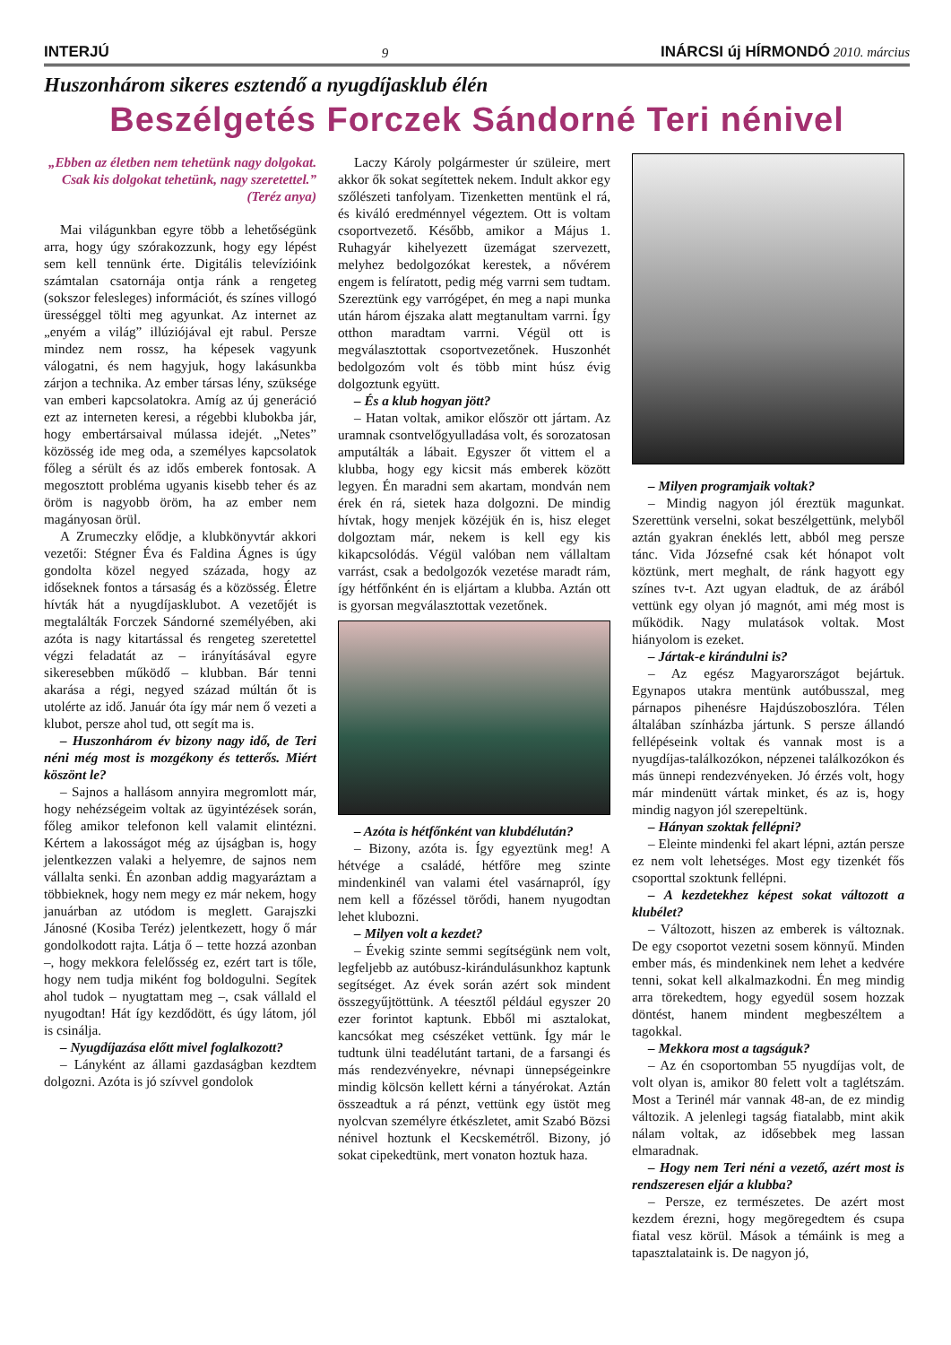INTERJÚ 9 INÁRCSI új HÍRMONDÓ 2010. március
Huszonhárom sikeres esztendő a nyugdíjasklub élén
Beszélgetés Forczek Sándorné Teri nénivel
„Ebben az életben nem tehetünk nagy dolgokat. Csak kis dolgokat tehetünk, nagy szeretettel.” (Teréz anya)
Mai világunkban egyre több a lehetőségünk arra, hogy úgy szórakozzunk, hogy egy lépést sem kell tennünk érte. Digitális televízióink számtalan csatornája ontja ránk a rengeteg (sokszor felesleges) információt, és színes villogó ürességgel tölti meg agyunkat. Az internet az „enyém a világ” illúziójával ejt rabul. Persze mindez nem rossz, ha képesek vagyunk válogatni, és nem hagyjuk, hogy lakásunkba zárjon a technika. Az ember társas lény, szüksége van emberi kapcsolatokra. Amíg az új generáció ezt az interneten keresi, a régebbi klubokba jár, hogy embertársaival múlassa idejét. „Netes” közösség ide meg oda, a személyes kapcsolatok főleg a sérült és az idős emberek fontosak. A megosztott probléma ugyanis kisebb teher és az öröm is nagyobb öröm, ha az ember nem magányosan örül.
A Zrumeczky elődje, a klubkönyvtár akkori vezetői: Stégner Éva és Faldina Ágnes is úgy gondolta közel negyed százada, hogy az időseknek fontos a társaság és a közösség. Életre hívták hát a nyugdíjasklubot. A vezetőjét is megtalálták Forczek Sándorné személyében, aki azóta is nagy kitartással és rengeteg szeretettel végzi feladatát az – irányításával egyre sikeresebben működő – klubban. Bár tenni akarása a régi, negyed század múltán őt is utolérte az idő. Január óta így már nem ő vezeti a klubot, persze ahol tud, ott segít ma is.
– Huszonhárom év bizony nagy idő, de Teri néni még most is mozgékony és tetterős. Miért köszönt le?
– Sajnos a hallásom annyira megromlott már, hogy nehézségeim voltak az ügyintézések során, főleg amikor telefonon kell valamit elintézni. Kértem a lakosságot még az újságban is, hogy jelentkezzen valaki a helyemre, de sajnos nem vállalta senki. Én azonban addig magyaráztam a többieknek, hogy nem megy ez már nekem, hogy januárban az utódom is meglett. Garajszki Jánosné (Kosiba Teréz) jelentkezett, hogy ő már gondolkodott rajta. Látja ő – tette hozzá azonban –, hogy mekkora felelősség ez, ezért tart is tőle, hogy nem tudja miként fog boldogulni. Segítek ahol tudok – nyugtattam meg –, csak vállald el nyugodtan! Hát így kezdődött, és úgy látom, jól is csinálja.
– Nyugdíjazása előtt mivel foglalkozott?
– Lányként az állami gazdaságban kezdtem dolgozni. Azóta is jó szívvel gondolok
Laczy Károly polgármester úr szüleire, mert akkor ők sokat segítettek nekem. Indult akkor egy szőlészeti tanfolyam. Tizenketten mentünk el rá, és kiváló eredménnyel végeztem. Ott is voltam csoportvezető. Később, amikor a Május 1. Ruhagyár kihelyezett üzemágat szervezett, melyhez bedolgozókat kerestek, a nővérem engem is felíratott, pedig még varrni sem tudtam. Szereztünk egy varrógépet, én meg a napi munka után három éjszaka alatt megtanultam varrni. Így otthon maradtam varrni. Végül ott is megválasztottak csoportvezetőnek. Huszonhét bedolgozóm volt és több mint húsz évig dolgoztunk együtt.
– És a klub hogyan jött?
– Hatan voltak, amikor először ott jártam. Az uramnak csontvelőgyulladása volt, és sorozatosan amputálták a lábait. Egyszer őt vittem el a klubba, hogy egy kicsit más emberek között legyen. Én maradni sem akartam, mondván nem érek én rá, sietek haza dolgozni. De mindig hívtak, hogy menjek közéjük én is, hisz eleget dolgoztam már, nekem is kell egy kis kikapcsolódás. Végül valóban nem vállaltam varrást, csak a bedolgozók vezetése maradt rám, így hétfőnként én is eljártam a klubba. Aztán ott is gyorsan megválasztottak vezetőnek.
– Azóta is hétfőnként van klubdélután?
– Bizony, azóta is. Így egyeztünk meg! A hétvége a családé, hétfőre meg szinte mindenkinél van valami étel vasárnapról, így nem kell a főzéssel törődi, hanem nyugodtan lehet klubozni.
– Milyen volt a kezdet?
– Évekig szinte semmi segítségünk nem volt, legfeljebb az autóbusz-kirándulásunkhoz kaptunk segítséget. Az évek során azért sok mindent összegyűjtöttünk. A téesztől például egyszer 20 ezer forintot kaptunk. Ebből mi asztalokat, kancsókat meg csészéket vettünk. Így már le tudtunk ülni teadélutánt tartani, de a farsangi és más rendezvényekre, névnapi ünnepségeinkre mindig kölcsön kellett kérni a tányérokat. Aztán összeadtuk a rá pénzt, vettünk egy üstöt meg nyolcvan személyre étkészletet, amit Szabó Bözsi nénivel hoztunk el Kecskemétről. Bizony, jó sokat cipekedtünk, mert vonaton hoztuk haza.
– Milyen programjaik voltak?
– Mindig nagyon jól éreztük magunkat. Szerettünk verselni, sokat beszélgettünk, melyből aztán gyakran éneklés lett, abból meg persze tánc. Vida Józsefné csak két hónapot volt köztünk, mert meghalt, de ránk hagyott egy színes tv-t. Azt ugyan eladtuk, de az árából vettünk egy olyan jó magnót, ami még most is működik. Nagy mulatások voltak. Most hiányolom is ezeket.
– Jártak-e kirándulni is?
– Az egész Magyarországot bejártuk. Egynapos utakra mentünk autóbusszal, meg párnapos pihenésre Hajdúszoboszlóra. Télen általában színházba jártunk. S persze állandó fellépéseink voltak és vannak most is a nyugdíjas-találkozókon, népzenei találkozókon és más ünnepi rendezvényeken. Jó érzés volt, hogy már mindenütt vártak minket, és az is, hogy mindig nagyon jól szerepeltünk.
– Hányan szoktak fellépni?
– Eleinte mindenki fel akart lépni, aztán persze ez nem volt lehetséges. Most egy tizenkét fős csoporttal szoktunk fellépni.
– A kezdetekhez képest sokat változott a klubélet?
– Változott, hiszen az emberek is változnak. De egy csoportot vezetni sosem könnyű. Minden ember más, és mindenkinek nem lehet a kedvére tenni, sokat kell alkalmazkodni. Én meg mindig arra törekedtem, hogy egyedül sosem hozzak döntést, hanem mindent megbeszéltem a tagokkal.
– Mekkora most a tagságuk?
– Az én csoportomban 55 nyugdíjas volt, de volt olyan is, amikor 80 felett volt a taglétszám. Most a Terinél már vannak 48-an, de ez mindig változik. A jelenlegi tagság fiatalabb, mint akik nálam voltak, az idősebbek meg lassan elmaradnak.
– Hogy nem Teri néni a vezető, azért most is rendszeresen eljár a klubba?
– Persze, ez természetes. De azért most kezdem érezni, hogy megöregedtem és csupa fiatal vesz körül. Mások a témáink is meg a tapasztalataink is. De nagyon jó,